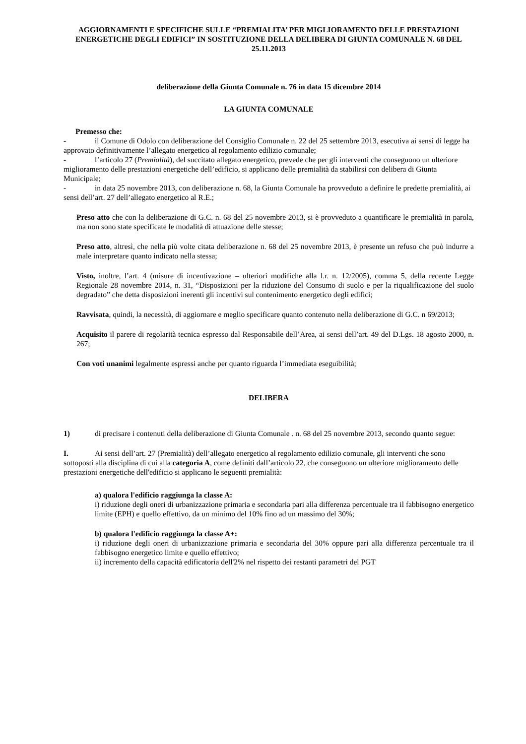AGGIORNAMENTI E SPECIFICHE SULLE “PREMIALITA’ PER MIGLIORAMENTO DELLE PRESTAZIONI ENERGETICHE DEGLI EDIFICI” IN SOSTITUZIONE DELLA DELIBERA DI GIUNTA COMUNALE N. 68 DEL 25.11.2013
deliberazione della Giunta Comunale n. 76 in data 15 dicembre 2014
LA GIUNTA COMUNALE
Premesso che:
- il Comune di Odolo con deliberazione del Consiglio Comunale n. 22 del 25 settembre 2013, esecutiva ai sensi di legge ha approvato definitivamente l’allegato energetico al regolamento edilizio comunale;
- l’articolo 27 (Premialità), del succitato allegato energetico, prevede che per gli interventi che conseguono un ulteriore miglioramento delle prestazioni energetiche dell’edificio, si applicano delle premialità da stabilirsi con delibera di Giunta Municipale;
- in data 25 novembre 2013, con deliberazione n. 68, la Giunta Comunale ha provveduto a definire le predette premialità, ai sensi dell’art. 27 dell’allegato energetico al R.E.;
Preso atto che con la deliberazione di G.C. n. 68 del 25 novembre 2013, si è provveduto a quantificare le premialità in parola, ma non sono state specificate le modalità di attuazione delle stesse;
Preso atto, altresì, che nella più volte citata deliberazione n. 68 del 25 novembre 2013, è presente un refuso che può indurre a male interpretare quanto indicato nella stessa;
Visto, inoltre, l’art. 4 (misure di incentivazione – ulteriori modifiche alla l.r. n. 12/2005), comma 5, della recente Legge Regionale 28 novembre 2014, n. 31, “Disposizioni per la riduzione del Consumo di suolo e per la riqualificazione del suolo degradato” che detta disposizioni inerenti gli incentivi sul contenimento energetico degli edifici;
Ravvisata, quindi, la necessità, di aggiornare e meglio specificare quanto contenuto nella deliberazione di G.C. n 69/2013;
Acquisito il parere di regolarità tecnica espresso dal Responsabile dell’Area, ai sensi dell’art. 49 del D.Lgs. 18 agosto 2000, n. 267;
Con voti unanimi legalmente espressi anche per quanto riguarda l’immediata eseguibilità;
DELIBERA
1) di precisare i contenuti della deliberazione di Giunta Comunale . n. 68 del 25 novembre 2013, secondo quanto segue:
I. Ai sensi dell’art. 27 (Premialità) dell’allegato energetico al regolamento edilizio comunale, gli interventi che sono sottoposti alla disciplina di cui alla categoria A, come definiti dall’articolo 22, che conseguono un ulteriore miglioramento delle prestazioni energetiche dell'edificio si applicano le seguenti premialità:
a) qualora l'edificio raggiunga la classe A:
i) riduzione degli oneri di urbanizzazione primaria e secondaria pari alla differenza percentuale tra il fabbisogno energetico limite (EPH) e quello effettivo, da un minimo del 10% fino ad un massimo del 30%;
b) qualora l'edificio raggiunga la classe A+:
i) riduzione degli oneri di urbanizzazione primaria e secondaria del 30% oppure pari alla differenza percentuale tra il fabbisogno energetico limite e quello effettivo;
ii) incremento della capacità edificatoria dell'2% nel rispetto dei restanti parametri del PGT